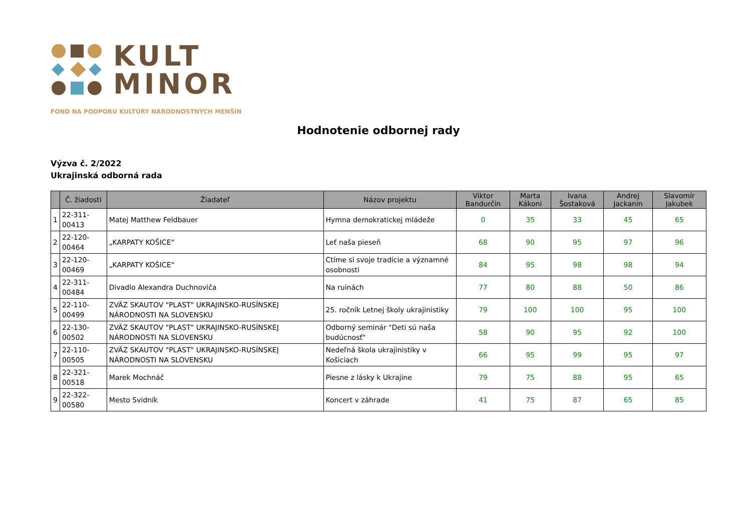KULT
MINOR
FOND NA PODPORU KULTÚRY NÁRODNOSTNÝCH MENŠÍN
Hodnotenie odbornej rady
Výzva č. 2/2022
Ukrajinská odborná rada
| | Č. žiadosti | Žiadateľ | Názov projektu | Viktor Bandurčin | Marta Kákoni | Ivana Šostaková | Andrej Jackanin | Slavomír Jakubek |
| --- | --- | --- | --- | --- | --- | --- | --- | --- |
| 1 | 22-311-00413 | Matej Matthew Feldbauer | Hymna demokratickej mládeže | 0 | 35 | 33 | 45 | 65 |
| 2 | 22-120-00464 | „KARPATY KOŠICE“ | Leť naša pieseň | 68 | 90 | 95 | 97 | 96 |
| 3 | 22-120-00469 | „KARPATY KOŠICE“ | Ctíme si svoje tradície a významné osobnosti | 84 | 95 | 98 | 98 | 94 |
| 4 | 22-311-00484 | Divadlo Alexandra Duchnoviča | Na ruinách | 77 | 80 | 88 | 50 | 86 |
| 5 | 22-110-00499 | ZVÄZ SKAUTOV "PLAST" UKRAJINSKO-RUSÍNSKEJ NÁRODNOSTI NA SLOVENSKU | 25. ročník Letnej školy ukrajinistiky | 79 | 100 | 100 | 95 | 100 |
| 6 | 22-130-00502 | ZVÄZ SKAUTOV "PLAST" UKRAJINSKO-RUSÍNSKEJ NÁRODNOSTI NA SLOVENSKU | Odborný seminár "Deti sú naša budúcnosť" | 58 | 90 | 95 | 92 | 100 |
| 7 | 22-110-00505 | ZVÄZ SKAUTOV "PLAST" UKRAJINSKO-RUSÍNSKEJ NÁRODNOSTI NA SLOVENSKU | Nedeľná škola ukrajinistiky v Košiciach | 66 | 95 | 99 | 95 | 97 |
| 8 | 22-321-00518 | Marek Mochnáč | Piesne z lásky k Ukrajine | 79 | 75 | 88 | 95 | 65 |
| 9 | 22-322-00580 | Mesto Svidník | Koncert v záhrade | 41 | 75 | 87 | 65 | 85 |